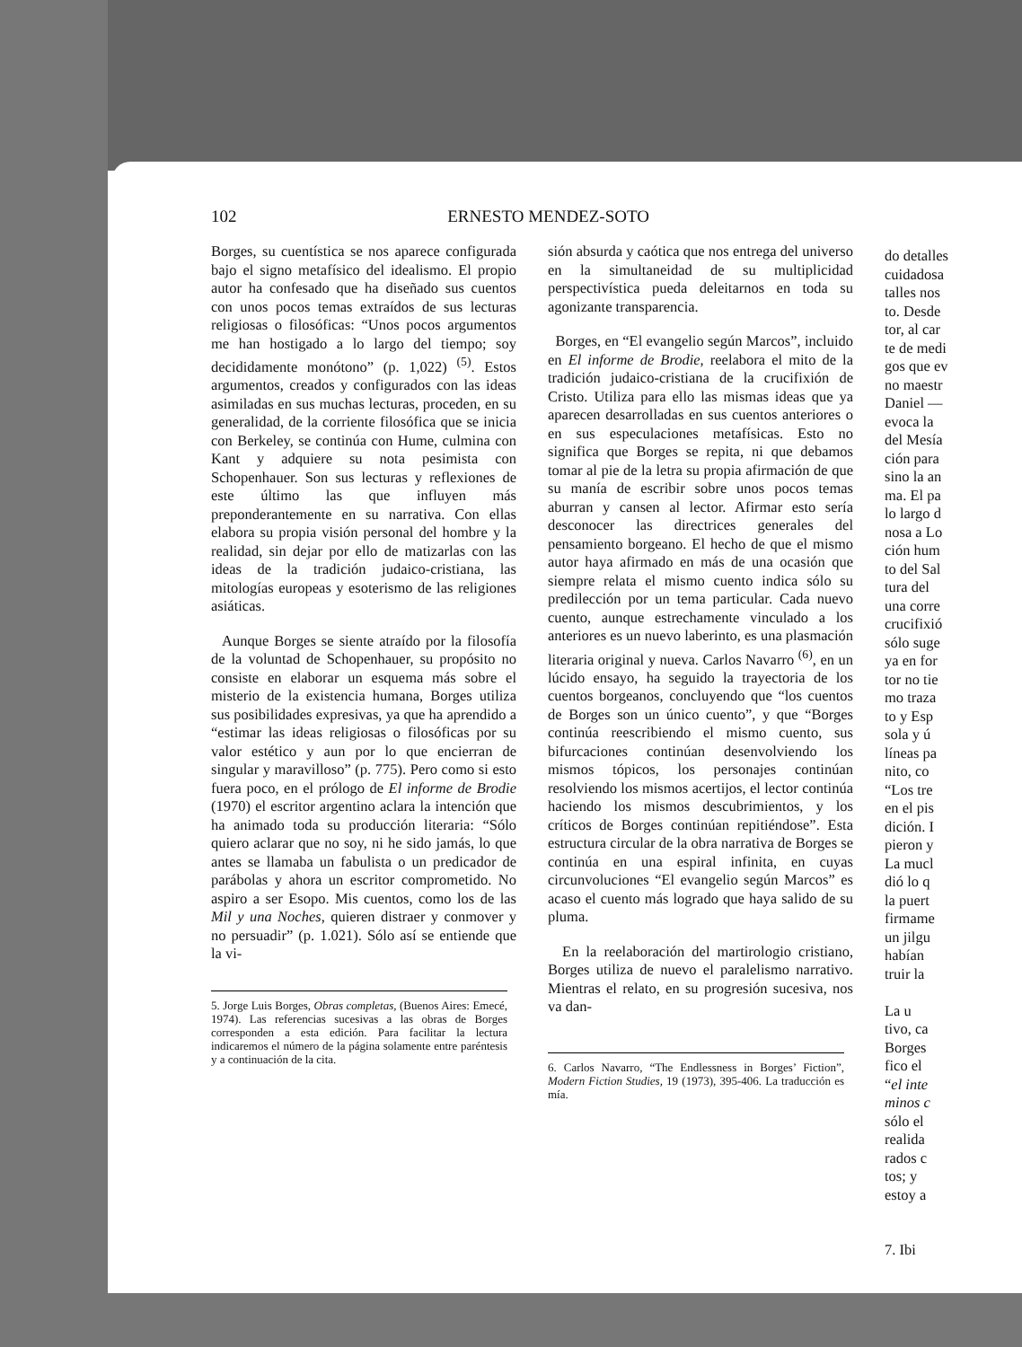102 ERNESTO MENDEZ-SOTO
Borges, su cuentística se nos aparece configurada bajo el signo metafísico del idealismo. El propio autor ha confesado que ha diseñado sus cuentos con unos pocos temas extraídos de sus lecturas religiosas o filosóficas: “Unos pocos argumentos me han hostigado a lo largo del tiempo; soy decididamente monótono” (p. 1,022) <sup>(5)</sup>. Estos argumentos, creados y configurados con las ideas asimiladas en sus muchas lecturas, proceden, en su generalidad, de la corriente filosófica que se inicia con Berkeley, se continúa con Hume, culmina con Kant y adquiere su nota pesimista con Schopenhauer. Son sus lecturas y reflexiones de este último las que influyen más preponderantemente en su narrativa. Con ellas elabora su propia visión personal del hombre y la realidad, sin dejar por ello de matizarlas con las ideas de la tradición judaico-cristiana, las mitologías europeas y esoterismo de las religiones asiáticas.
Aunque Borges se siente atraído por la filosofía de la voluntad de Schopenhauer, su propósito no consiste en elaborar un esquema más sobre el misterio de la existencia humana, Borges utiliza sus posibilidades expresivas, ya que ha aprendido a “estimar las ideas religiosas o filosóficas por su valor estético y aun por lo que encierran de singular y maravilloso” (p. 775). Pero como si esto fuera poco, en el prólogo de El informe de Brodie (1970) el escritor argentino aclara la intención que ha animado toda su producción literaria: “Sólo quiero aclarar que no soy, ni he sido jamás, lo que antes se llamaba un fabulista o un predicador de parábolas y ahora un escritor comprometido. No aspiro a ser Esopo. Mis cuentos, como los de las Mil y una Noches, quieren distraer y conmover y no persuadir” (p. 1.021). Sólo así se entiende que la vi-
5. Jorge Luis Borges, Obras completas, (Buenos Aires: Emecé, 1974). Las referencias sucesivas a las obras de Borges corresponden a esta edición. Para facilitar la lectura indicaremos el número de la página solamente entre paréntesis y a continuación de la cita.
sión absurda y caótica que nos entrega del universo en la simultaneidad de su multiplicidad perspectivística pueda deleitarnos en toda su agonizante transparencia.
Borges, en “El evangelio según Marcos”, incluido en El informe de Brodie, reelabora el mito de la tradición judaico-cristiana de la crucifixión de Cristo. Utiliza para ello las mismas ideas que ya aparecen desarrolladas en sus cuentos anteriores o en sus especulaciones metafísicas. Esto no significa que Borges se repita, ni que debamos tomar al pie de la letra su propia afirmación de que su manía de escribir sobre unos pocos temas aburran y cansen al lector. Afirmar esto sería desconocer las directrices generales del pensamiento borgeano. El hecho de que el mismo autor haya afirmado en más de una ocasión que siempre relata el mismo cuento indica sólo su predilección por un tema particular. Cada nuevo cuento, aunque estrechamente vinculado a los anteriores es un nuevo laberinto, es una plasmación literaria original y nueva. Carlos Navarro <sup>(6)</sup>, en un lúcido ensayo, ha seguido la trayectoria de los cuentos borgeanos, concluyendo que “los cuentos de Borges son un único cuento”, y que “Borges continúa reescribiendo el mismo cuento, sus bifurcaciones continúan desenvolviendo los mismos tópicos, los personajes continúan resolviendo los mismos acertijos, el lector continúa haciendo los mismos descubrimientos, y los críticos de Borges continúan repitiéndose”. Esta estructura circular de la obra narrativa de Borges se continúa en una espiral infinita, en cuyas circunvoluciones “El evangelio según Marcos” es acaso el cuento más logrado que haya salido de su pluma.
En la reelaboración del martirologio cristiano, Borges utiliza de nuevo el paralelismo narrativo. Mientras el relato, en su progresión sucesiva, nos va dan-
6. Carlos Navarro, “The Endlessness in Borges’ Fiction”, Modern Fiction Studies, 19 (1973), 395-406. La traducción es mía.
do detalles
cuidadosa
talles nos
to. Desde
tor, al car
te de medi
gos que ev
no maestr
Daniel —
evoca la
del Mesía
ción para
sino la an
ma. El pa
lo largo d
nosa a Lo
ción hum
to del Sal
tura del
una corre
crucifixió
sólo suge
ya en for
tor no tie
mo traza
to y Esp
sola y ú
líneas pa
nito, co
“Los tre
en el pis
dición. I
pieron y
La mucl
dió lo q
la puert
firmame
un jilgu
habían
truir la
La u
tivo, ca
Borges
fico el
“el inte
minos c
sólo el
realida
rados c
tos; y
estoy a
7. Ibi